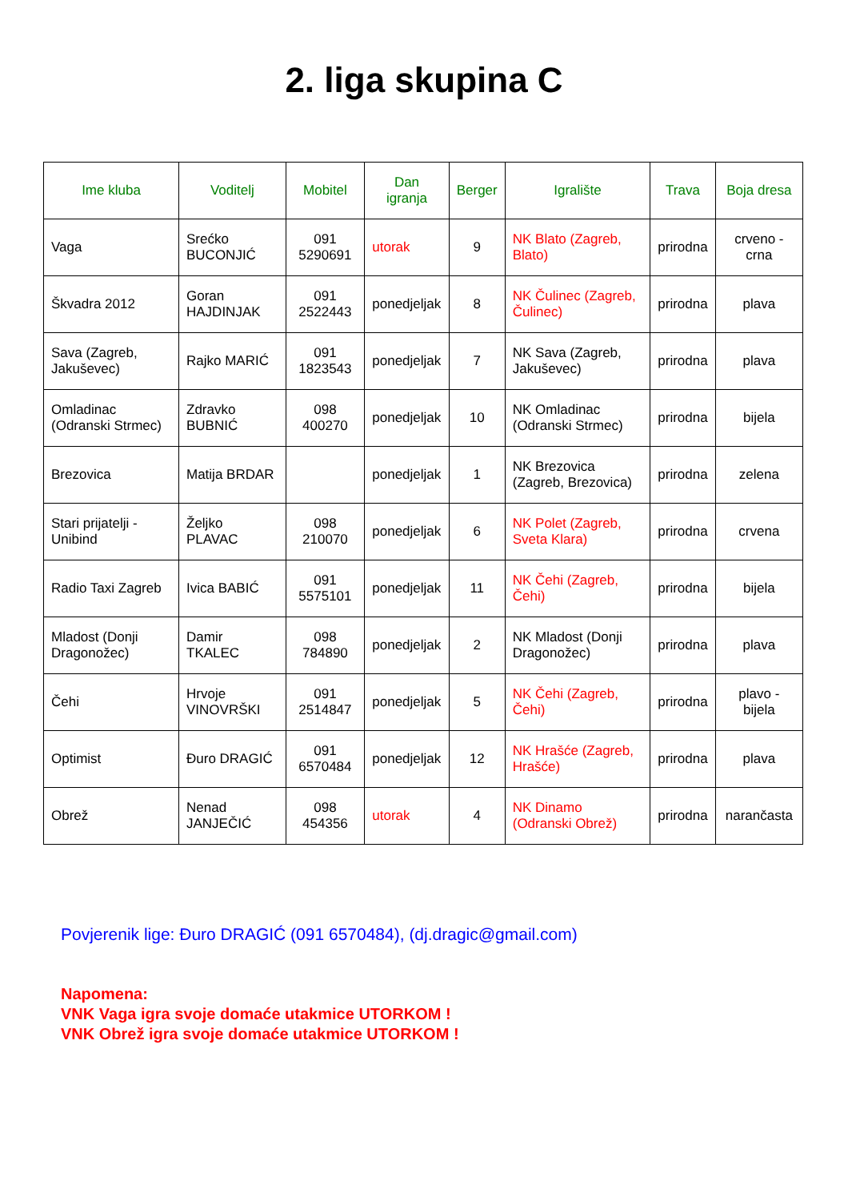2. liga skupina C
| Ime kluba | Voditelj | Mobitel | Dan igranja | Berger | Igralište | Trava | Boja dresa |
| --- | --- | --- | --- | --- | --- | --- | --- |
| Vaga | Srećko BUCONJIĆ | 091 5290691 | utorak | 9 | NK Blato (Zagreb, Blato) | prirodna | crveno - crna |
| Škvadra 2012 | Goran HAJDINJAK | 091 2522443 | ponedjeljak | 8 | NK Čulinec (Zagreb, Čulinec) | prirodna | plava |
| Sava (Zagreb, Jakuševec) | Rajko MARIĆ | 091 1823543 | ponedjeljak | 7 | NK Sava (Zagreb, Jakuševec) | prirodna | plava |
| Omladinac (Odranski Strmec) | Zdravko BUBNIĆ | 098 400270 | ponedjeljak | 10 | NK Omladinac (Odranski Strmec) | prirodna | bijela |
| Brezovica | Matija BRDAR | | ponedjeljak | 1 | NK Brezovica (Zagreb, Brezovica) | prirodna | zelena |
| Stari prijatelji - Unibind | Željko PLAVAC | 098 210070 | ponedjeljak | 6 | NK Polet (Zagreb, Sveta Klara) | prirodna | crvena |
| Radio Taxi Zagreb | Ivica BABIĆ | 091 5575101 | ponedjeljak | 11 | NK Čehi (Zagreb, Čehi) | prirodna | bijela |
| Mladost (Donji Dragonožec) | Damir TKALEC | 098 784890 | ponedjeljak | 2 | NK Mladost (Donji Dragonožec) | prirodna | plava |
| Čehi | Hrvoje VINOVRŠKI | 091 2514847 | ponedjeljak | 5 | NK Čehi (Zagreb, Čehi) | prirodna | plavo - bijela |
| Optimist | Đuro DRAGIĆ | 091 6570484 | ponedjeljak | 12 | NK Hrašće (Zagreb, Hrašće) | prirodna | plava |
| Obrež | Nenad JANJEČIĆ | 098 454356 | utorak | 4 | NK Dinamo (Odranski Obrež) | prirodna | narančasta |
Povjerenik lige: Đuro DRAGIĆ (091 6570484), (dj.dragic@gmail.com)
Napomena:
VNK Vaga igra svoje domaće utakmice UTORKOM !
VNK Obrež igra svoje domaće utakmice UTORKOM !